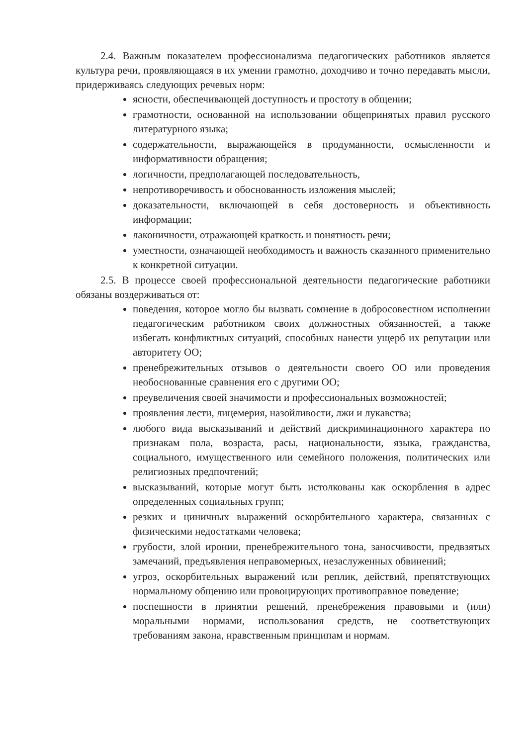2.4. Важным показателем профессионализма педагогических работников является культура речи, проявляющаяся в их умении грамотно, доходчиво и точно передавать мысли, придерживаясь следующих речевых норм:
ясности, обеспечивающей доступность и простоту в общении;
грамотности, основанной на использовании общепринятых правил русского литературного языка;
содержательности, выражающейся в продуманности, осмысленности и информативности обращения;
логичности, предполагающей последовательность,
непротиворечивость и обоснованность изложения мыслей;
доказательности, включающей в себя достоверность и объективность информации;
лаконичности, отражающей краткость и понятность речи;
уместности, означающей необходимость и важность сказанного применительно к конкретной ситуации.
2.5. В процессе своей профессиональной деятельности педагогические работники обязаны воздерживаться от:
поведения, которое могло бы вызвать сомнение в добросовестном исполнении педагогическим работником своих должностных обязанностей, а также избегать конфликтных ситуаций, способных нанести ущерб их репутации или авторитету ОО;
пренебрежительных отзывов о деятельности своего ОО или проведения необоснованные сравнения его с другими ОО;
преувеличения своей значимости и профессиональных возможностей;
проявления лести, лицемерия, назойливости, лжи и лукавства;
любого вида высказываний и действий дискриминационного характера по признакам пола, возраста, расы, национальности, языка, гражданства, социального, имущественного или семейного положения, политических или религиозных предпочтений;
высказываний, которые могут быть истолкованы как оскорбления в адрес определенных социальных групп;
резких и циничных выражений оскорбительного характера, связанных с физическими недостатками человека;
грубости, злой иронии, пренебрежительного тона, заносчивости, предвзятых замечаний, предъявления неправомерных, незаслуженных обвинений;
угроз, оскорбительных выражений или реплик, действий, препятствующих нормальному общению или провоцирующих противоправное поведение;
поспешности в принятии решений, пренебрежения правовыми и (или) моральными нормами, использования средств, не соответствующих требованиям закона, нравственным принципам и нормам.